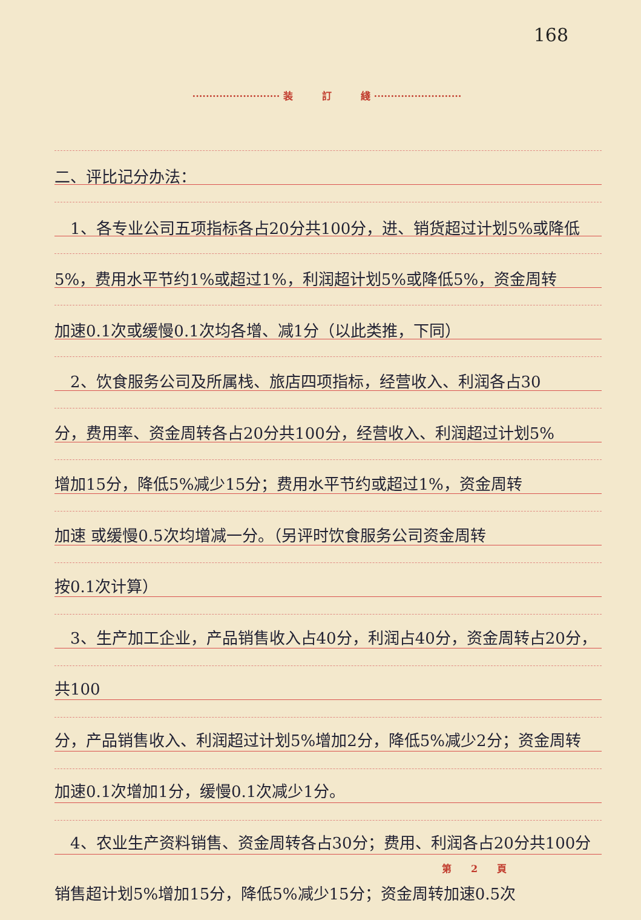168
·························· 装　　　訂　　　綫 ··························
二、评比记分办法：
　1、各专业公司五项指标各占20分共100分，进、销货超过计划5%或降低
5%，费用水平节约1%或超过1%，利润超计划5%或降低5%，资金周转
加速0.1次或缓慢0.1次均各增、减1分（以此类推，下同）
　2、饮食服务公司及所属栈、旅店四项指标，经营收入、利润各占30
分，费用率、资金周转各占20分共100分，经营收入、利润超过计划5%
增加15分，降低5%减少15分；费用水平节约或超过1%，资金周转
加速 或缓慢0.5次均增减一分。（另评时饮食服务公司资金周转
按0.1次计算）
　3、生产加工企业，产品销售收入占40分，利润占40分，资金周转占20分，共100
分，产品销售收入、利润超过计划5%增加2分，降低5%减少2分；资金周转
加速0.1次增加1分，缓慢0.1次减少1分。
　4、农业生产资料销售、资金周转各占30分；费用、利润各占20分共100分
销售超计划5%增加15分，降低5%减少15分；资金周转加速0.5次
第　　2　　頁